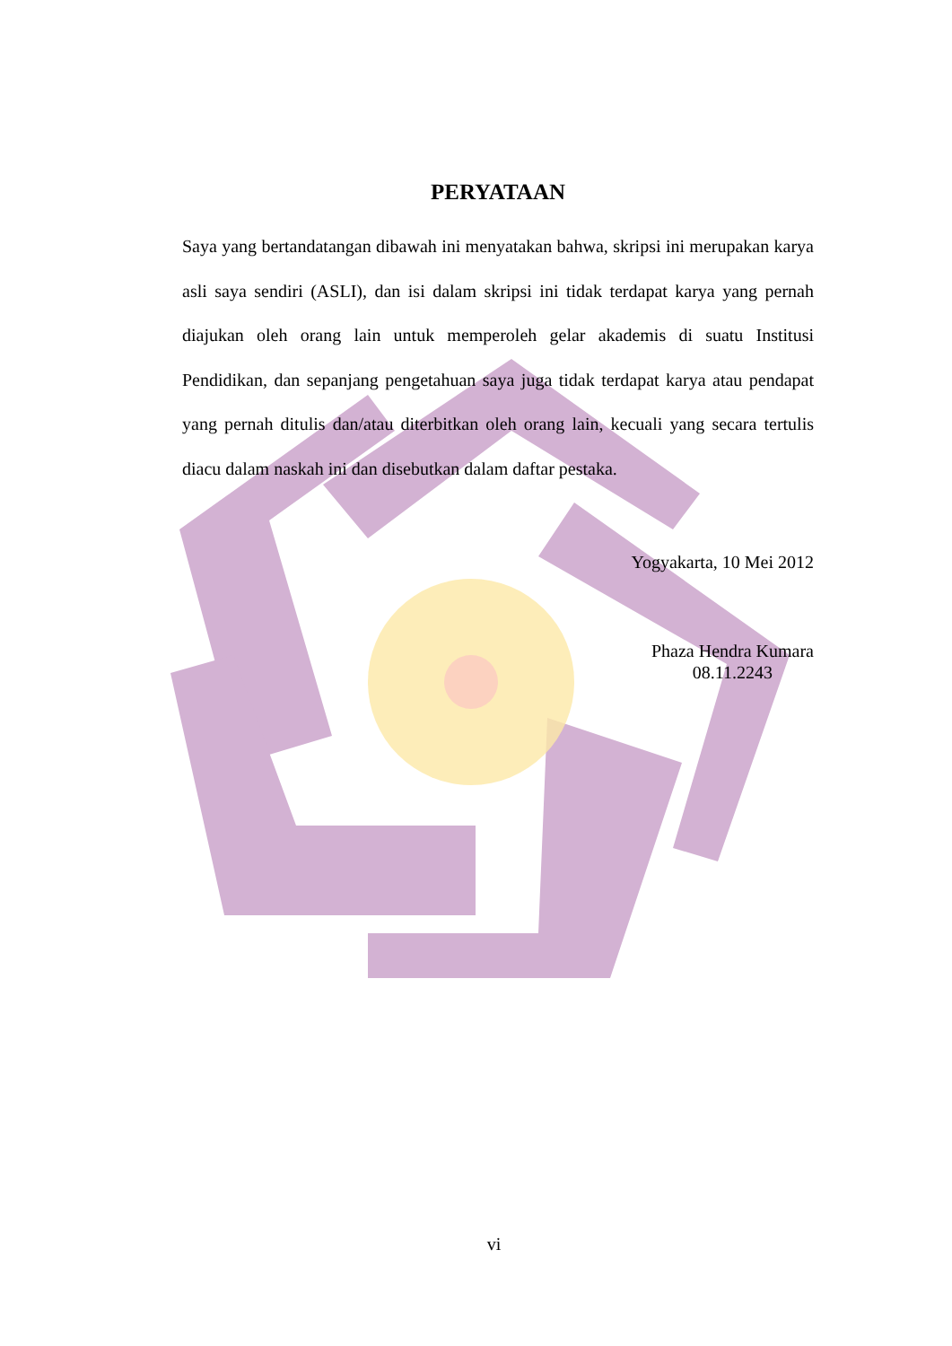PERYATAAN
Saya yang bertandatangan dibawah ini menyatakan bahwa, skripsi ini merupakan karya asli saya sendiri (ASLI), dan isi dalam skripsi ini tidak terdapat karya yang pernah diajukan oleh orang lain untuk memperoleh gelar akademis di suatu Institusi Pendidikan, dan sepanjang pengetahuan saya juga tidak terdapat karya atau pendapat yang pernah ditulis dan/atau diterbitkan oleh orang lain, kecuali yang secara tertulis diacu dalam naskah ini dan disebutkan dalam daftar pestaka.
Yogyakarta, 10 Mei 2012
Phaza Hendra Kumara
08.11.2243
vi